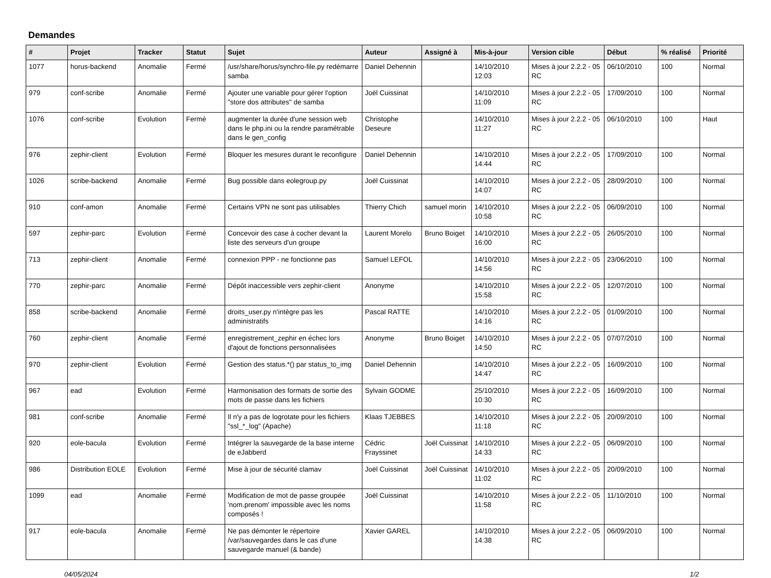Demandes
| # | Projet | Tracker | Statut | Sujet | Auteur | Assigné à | Mis-à-jour | Version cible | Début | % réalisé | Priorité |
| --- | --- | --- | --- | --- | --- | --- | --- | --- | --- | --- | --- |
| 1077 | horus-backend | Anomalie | Fermé | /usr/share/horus/synchro-file.py redémarre samba | Daniel Dehennin | | 14/10/2010 12:03 | Mises à jour 2.2.2 - 05 RC | 06/10/2010 | 100 | Normal |
| 979 | conf-scribe | Anomalie | Fermé | Ajouter une variable pour gérer l'option "store dos attributes" de samba | Joël Cuissinat | | 14/10/2010 11:09 | Mises à jour 2.2.2 - 05 RC | 17/09/2010 | 100 | Normal |
| 1076 | conf-scribe | Evolution | Fermé | augmenter la durée d'une session web dans le php.ini ou la rendre paramétrable dans le gen_config | Christophe Deseure | | 14/10/2010 11:27 | Mises à jour 2.2.2 - 05 RC | 06/10/2010 | 100 | Haut |
| 976 | zephir-client | Evolution | Fermé | Bloquer les mesures durant le reconfigure | Daniel Dehennin | | 14/10/2010 14:44 | Mises à jour 2.2.2 - 05 RC | 17/09/2010 | 100 | Normal |
| 1026 | scribe-backend | Anomalie | Fermé | Bug possible dans eolegroup.py | Joël Cuissinat | | 14/10/2010 14:07 | Mises à jour 2.2.2 - 05 RC | 28/09/2010 | 100 | Normal |
| 910 | conf-amon | Anomalie | Fermé | Certains VPN ne sont pas utilisables | Thierry Chich | samuel morin | 14/10/2010 10:58 | Mises à jour 2.2.2 - 05 RC | 06/09/2010 | 100 | Normal |
| 597 | zephir-parc | Evolution | Fermé | Concevoir des case à cocher devant la liste des serveurs d'un groupe | Laurent Morelo | Bruno Boiget | 14/10/2010 16:00 | Mises à jour 2.2.2 - 05 RC | 26/05/2010 | 100 | Normal |
| 713 | zephir-client | Anomalie | Fermé | connexion PPP - ne fonctionne pas | Samuel LEFOL | | 14/10/2010 14:56 | Mises à jour 2.2.2 - 05 RC | 23/06/2010 | 100 | Normal |
| 770 | zephir-parc | Anomalie | Fermé | Dépôt inaccessible vers zephir-client | Anonyme | | 14/10/2010 15:58 | Mises à jour 2.2.2 - 05 RC | 12/07/2010 | 100 | Normal |
| 858 | scribe-backend | Anomalie | Fermé | droits_user.py n'intègre pas les administratifs | Pascal RATTE | | 14/10/2010 14:16 | Mises à jour 2.2.2 - 05 RC | 01/09/2010 | 100 | Normal |
| 760 | zephir-client | Anomalie | Fermé | enregistrement_zephir en échec lors d'ajout de fonctions personnalisées | Anonyme | Bruno Boiget | 14/10/2010 14:50 | Mises à jour 2.2.2 - 05 RC | 07/07/2010 | 100 | Normal |
| 970 | zephir-client | Evolution | Fermé | Gestion des status.*() par status_to_img | Daniel Dehennin | | 14/10/2010 14:47 | Mises à jour 2.2.2 - 05 RC | 16/09/2010 | 100 | Normal |
| 967 | ead | Evolution | Fermé | Harmonisation des formats de sortie des mots de passe dans les fichiers | Sylvain GODME | | 25/10/2010 10:30 | Mises à jour 2.2.2 - 05 RC | 16/09/2010 | 100 | Normal |
| 981 | conf-scribe | Anomalie | Fermé | Il n'y a pas de logrotate pour les fichiers "ssl_*_log" (Apache) | Klaas TJEBBES | | 14/10/2010 11:18 | Mises à jour 2.2.2 - 05 RC | 20/09/2010 | 100 | Normal |
| 920 | eole-bacula | Evolution | Fermé | Intégrer la sauvegarde de la base interne de eJabberd | Cédric Frayssinet | Joël Cuissinat | 14/10/2010 14:33 | Mises à jour 2.2.2 - 05 RC | 06/09/2010 | 100 | Normal |
| 986 | Distribution EOLE | Evolution | Fermé | Mise à jour de sécurité clamav | Joël Cuissinat | Joël Cuissinat | 14/10/2010 11:02 | Mises à jour 2.2.2 - 05 RC | 20/09/2010 | 100 | Normal |
| 1099 | ead | Anomalie | Fermé | Modification de mot de passe groupée 'nom.prenom' impossible avec les noms composés ! | Joël Cuissinat | | 14/10/2010 11:58 | Mises à jour 2.2.2 - 05 RC | 11/10/2010 | 100 | Normal |
| 917 | eole-bacula | Anomalie | Fermé | Ne pas démonter le répertoire /var/sauvegardes dans le cas d'une sauvegarde manuel (& bande) | Xavier GAREL | | 14/10/2010 14:38 | Mises à jour 2.2.2 - 05 RC | 06/09/2010 | 100 | Normal |
04/05/2024 1/2